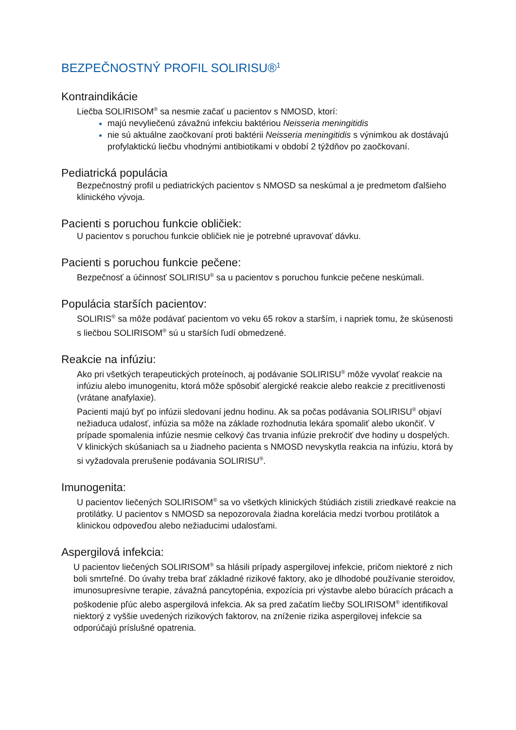BEZPEČNOSTNÝ PROFIL SOLIRISU®<sup>1</sup>
Kontraindikácie
Liečba SOLIRISOM<sup>®</sup> sa nesmie začať u pacientov s NMOSD, ktorí:
majú nevyliečenú závažnú infekciu baktériou Neisseria meningitidis
nie sú aktuálne zaočkovaní proti baktérii Neisseria meningitidis s výnimkou ak dostávajú profylaktickú liečbu vhodnými antibiotikami v období 2 týždňov po zaočkovaní.
Pediatrická populácia
Bezpečnostný profil u pediatrických pacientov s NMOSD sa neskúmal a je predmetom ďalšieho klinického vývoja.
Pacienti s poruchou funkcie obličiek:
U pacientov s poruchou funkcie obličiek nie je potrebné upravovať dávku.
Pacienti s poruchou funkcie pečene:
Bezpečnosť a účinnosť SOLIRISU<sup>®</sup> sa u pacientov s poruchou funkcie pečene neskúmali.
Populácia starších pacientov:
SOLIRIS<sup>®</sup> sa môže podávať pacientom vo veku 65 rokov a starším, i napriek tomu, že skúsenosti s liečbou SOLIRISOM<sup>®</sup> sú u starších ľudí obmedzené.
Reakcie na infúziu:
Ako pri všetkých terapeutických proteínoch, aj podávanie SOLIRISU<sup>®</sup> môže vyvolať reakcie na infúziu alebo imunogenitu, ktorá môže spôsobiť alergické reakcie alebo reakcie z precitlivenosti (vrátane anafylaxie).
Pacienti majú byť po infúzii sledovaní jednu hodinu. Ak sa počas podávania SOLIRISU<sup>®</sup> objaví nežiaduca udalosť, infúzia sa môže na základe rozhodnutia lekára spomaliť alebo ukončiť. V prípade spomalenia infúzie nesmie celkový čas trvania infúzie prekročiť dve hodiny u dospelých.
V klinických skúšaniach sa u žiadneho pacienta s NMOSD nevyskytla reakcia na infúziu, ktorá by si vyžadovala prerušenie podávania SOLIRISU<sup>®</sup>.
Imunogenita:
U pacientov liečených SOLIRISOM<sup>®</sup> sa vo všetkých klinických štúdiách zistili zriedkavé reakcie na protilátky. U pacientov s NMOSD sa nepozorovala žiadna korelácia medzi tvorbou protilátok a klinickou odpoveďou alebo nežiaducimi udalosťami.
Aspergilová infekcia:
U pacientov liečených SOLIRISOM<sup>®</sup> sa hlásili prípady aspergilovej infekcie, pričom niektoré z nich boli smrteľné. Do úvahy treba brať základné rizikové faktory, ako je dlhodobé používanie steroidov, imunosupresívne terapie, závažná pancytopénia, expozícia pri výstavbe alebo búracích prácach a poškodenie pľúc alebo aspergilová infekcia. Ak sa pred začatím liečby SOLIRISOM<sup>®</sup> identifikoval niektorý z vyššie uvedených rizikových faktorov, na zníženie rizika aspergilovej infekcie sa odporúčajú príslušné opatrenia.